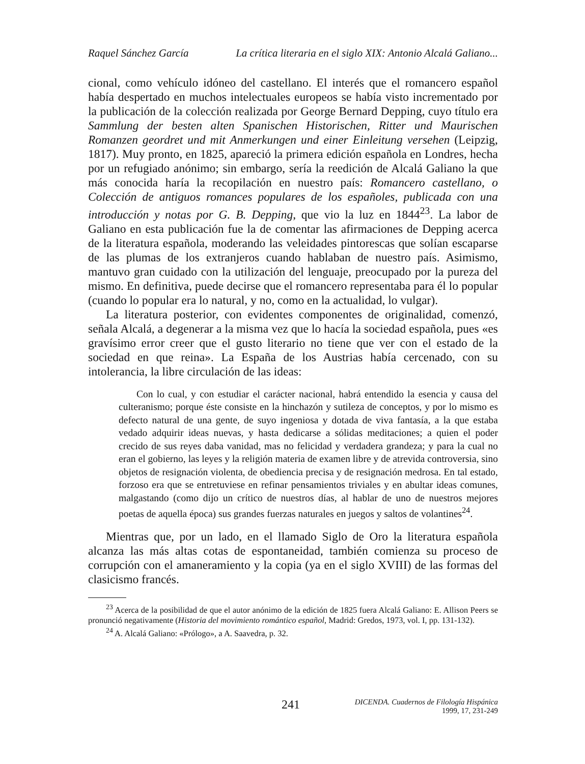Raquel Sánchez García La crítica literaria en el siglo XIX: Antonio Alcalá Galiano...
cional, como vehículo idóneo del castellano. El interés que el romancero español había despertado en muchos intelectuales europeos se había visto incrementado por la publicación de la colección realizada por George Bernard Depping, cuyo título era Sammlung der besten alten Spanischen Historischen, Ritter und Maurischen Romanzen geordret und mit Anmerkungen und einer Einleitung versehen (Leipzig, 1817). Muy pronto, en 1825, apareció la primera edición española en Londres, hecha por un refugiado anónimo; sin embargo, sería la reedición de Alcalá Galiano la que más conocida haría la recopilación en nuestro país: Romancero castellano, o Colección de antiguos romances populares de los españoles, publicada con una introducción y notas por G. B. Depping, que vio la luz en 1844<sup>23</sup>. La labor de Galiano en esta publicación fue la de comentar las afirmaciones de Depping acerca de la literatura española, moderando las veleidades pintorescas que solían escaparse de las plumas de los extranjeros cuando hablaban de nuestro país. Asimismo, mantuvo gran cuidado con la utilización del lenguaje, preocupado por la pureza del mismo. En definitiva, puede decirse que el romancero representaba para él lo popular (cuando lo popular era lo natural, y no, como en la actualidad, lo vulgar).
La literatura posterior, con evidentes componentes de originalidad, comenzó, señala Alcalá, a degenerar a la misma vez que lo hacía la sociedad española, pues «es gravísimo error creer que el gusto literario no tiene que ver con el estado de la sociedad en que reina». La España de los Austrias había cercenado, con su intolerancia, la libre circulación de las ideas:
Con lo cual, y con estudiar el carácter nacional, habrá entendido la esencia y causa del culteranismo; porque éste consiste en la hinchazón y sutileza de conceptos, y por lo mismo es defecto natural de una gente, de suyo ingeniosa y dotada de viva fantasía, a la que estaba vedado adquirir ideas nuevas, y hasta dedicarse a sólidas meditaciones; a quien el poder crecido de sus reyes daba vanidad, mas no felicidad y verdadera grandeza; y para la cual no eran el gobierno, las leyes y la religión materia de examen libre y de atrevida controversia, sino objetos de resignación violenta, de obediencia precisa y de resignación medrosa. En tal estado, forzoso era que se entretuviese en refinar pensamientos triviales y en abultar ideas comunes, malgastando (como dijo un crítico de nuestros días, al hablar de uno de nuestros mejores poetas de aquella época) sus grandes fuerzas naturales en juegos y saltos de volantines<sup>24</sup>.
Mientras que, por un lado, en el llamado Siglo de Oro la literatura española alcanza las más altas cotas de espontaneidad, también comienza su proceso de corrupción con el amaneramiento y la copia (ya en el siglo XVIII) de las formas del clasicismo francés.
<sup>23</sup> Acerca de la posibilidad de que el autor anónimo de la edición de 1825 fuera Alcalá Galiano: E. Allison Peers se pronunció negativamente (Historia del movimiento romántico español, Madrid: Gredos, 1973, vol. I, pp. 131-132).
<sup>24</sup> A. Alcalá Galiano: «Prólogo», a A. Saavedra, p. 32.
241 DICENDA. Cuadernos de Filología Hispánica
1999, 17, 231-249